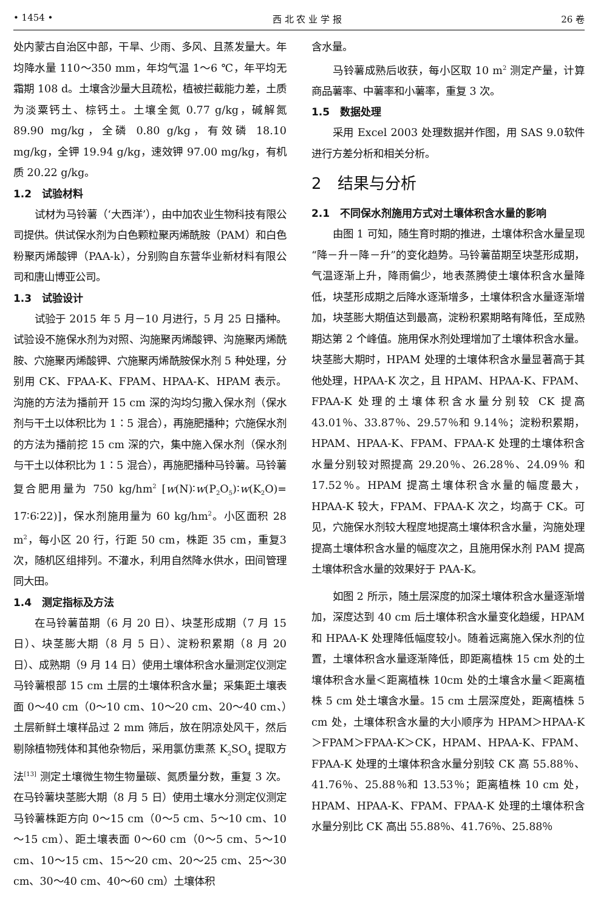• 1454 • 西 北 农 业 学 报 26 卷
处内蒙古自治区中部，干旱、少雨、多风、且蒸发量大。年均降水量 110～350 mm，年均气温 1～6 ℃，年平均无霜期 108 d。土壤含沙量大且疏松，植被拦截能力差，土质为淡粟钙土、棕钙土。土壤全氮 0.77 g/kg，碱解氮 89.90 mg/kg，全磷 0.80 g/kg，有效磷 18.10 mg/kg，全钾 19.94 g/kg，速效钾 97.00 mg/kg，有机质 20.22 g/kg。
1.2　试验材料
试材为马铃薯（‘大西洋’），由中加农业生物科技有限公司提供。供试保水剂为白色颗粒聚丙烯酰胺（PAM）和白色粉聚丙烯酸钾（PAA-k），分别购自东营华业新材料有限公司和唐山博亚公司。
1.3　试验设计
试验于 2015 年 5 月－10 月进行，5 月 25 日播种。试验设不施保水剂为对照、沟施聚丙烯酸钾、沟施聚丙烯酰胺、穴施聚丙烯酸钾、穴施聚丙烯酰胺保水剂 5 种处理，分别用 CK、FPAA-K、FPAM、HPAA-K、HPAM 表示。沟施的方法为播前开 15 cm 深的沟均匀撒入保水剂（保水剂与干土以体积比为 1∶5 混合），再施肥播种；穴施保水剂的方法为播前挖 15 cm 深的穴，集中施入保水剂（保水剂与干土以体积比为 1∶5 混合），再施肥播种马铃薯。马铃薯复合肥用量为 750 kg/hm<sup>2</sup> [w(N)∶w(P<sub>2</sub>O<sub>5</sub>)∶w(K<sub>2</sub>O)= 17∶6∶22)]，保水剂施用量为 60 kg/hm<sup>2</sup>。小区面积 28 m<sup>2</sup>，每小区 20 行，行距 50 cm，株距 35 cm，重复3 次，随机区组排列。不灌水，利用自然降水供水，田间管理同大田。
1.4　测定指标及方法
在马铃薯苗期（6 月 20 日）、块茎形成期（7 月 15 日）、块茎膨大期（8 月 5 日）、淀粉积累期（8 月 20 日）、成熟期（9 月 14 日）使用土壤体积含水量测定仪测定马铃薯根部 15 cm 土层的土壤体积含水量；采集距土壤表面 0～40 cm（0～10 cm、10～20 cm、20～40 cm、）土层新鲜土壤样品过 2 mm 筛后，放在阴凉处风干，然后剔除植物残体和其他杂物后，采用氯仿熏蒸 K<sub>2</sub>SO<sub>4</sub> 提取方法<sup>[13]</sup> 测定土壤微生物生物量碳、氮质量分数，重复 3 次。在马铃薯块茎膨大期（8 月 5 日）使用土壤水分测定仪测定马铃薯株距方向 0～15 cm（0～5 cm、5～10 cm、10～15 cm）、距土壤表面 0～60 cm（0～5 cm、5～10 cm、10～15 cm、15～20 cm、20～25 cm、25～30 cm、30～40 cm、40～60 cm）土壤体积
含水量。
马铃薯成熟后收获，每小区取 10 m<sup>2</sup> 测定产量，计算商品薯率、中薯率和小薯率，重复 3 次。
1.5　数据处理
采用 Excel 2003 处理数据并作图，用 SAS 9.0软件进行方差分析和相关分析。
2　结果与分析
2.1　不同保水剂施用方式对土壤体积含水量的影响
由图 1 可知，随生育时期的推进，土壤体积含水量呈现“降－升－降－升”的变化趋势。马铃薯苗期至块茎形成期，气温逐渐上升，降雨偏少，地表蒸腾使土壤体积含水量降低，块茎形成期之后降水逐渐增多，土壤体积含水量逐渐增加，块茎膨大期值达到最高，淀粉积累期略有降低，至成熟期达第 2 个峰值。施用保水剂处理增加了土壤体积含水量。块茎膨大期时，HPAM 处理的土壤体积含水量显著高于其他处理，HPAA-K 次之，且 HPAM、HPAA-K、FPAM、FPAA-K 处理的土壤体积含水量分别较 CK 提高 43.01％、33.87％、29.57％和 9.14％；淀粉积累期，HPAM、HPAA-K、FPAM、FPAA-K 处理的土壤体积含水量分别较对照提高 29.20％、26.28％、24.09％ 和 17.52％。HPAM 提高土壤体积含水量的幅度最大，HPAA-K 较大，FPAM、FPAA-K 次之，均高于 CK。可见，穴施保水剂较大程度地提高土壤体积含水量，沟施处理提高土壤体积含水量的幅度次之，且施用保水剂 PAM 提高土壤体积含水量的效果好于 PAA-K。
如图 2 所示，随土层深度的加深土壤体积含水量逐渐增加，深度达到 40 cm 后土壤体积含水量变化趋缓，HPAM 和 HPAA-K 处理降低幅度较小。随着远离施入保水剂的位置，土壤体积含水量逐渐降低，即距离植株 15 cm 处的土壤体积含水量＜距离植株 10cm 处的土壤含水量＜距离植株 5 cm 处土壤含水量。15 cm 土层深度处，距离植株 5 cm 处，土壤体积含水量的大小顺序为 HPAM＞HPAA-K＞FPAM＞FPAA-K＞CK，HPAM、HPAA-K、FPAM、FPAA-K 处理的土壤体积含水量分别较 CK 高 55.88％、41.76％、25.88％和 13.53％；距离植株 10 cm 处，HPAM、HPAA-K、FPAM、FPAA-K 处理的土壤体积含水量分别比 CK 高出 55.88％、41.76％、25.88％